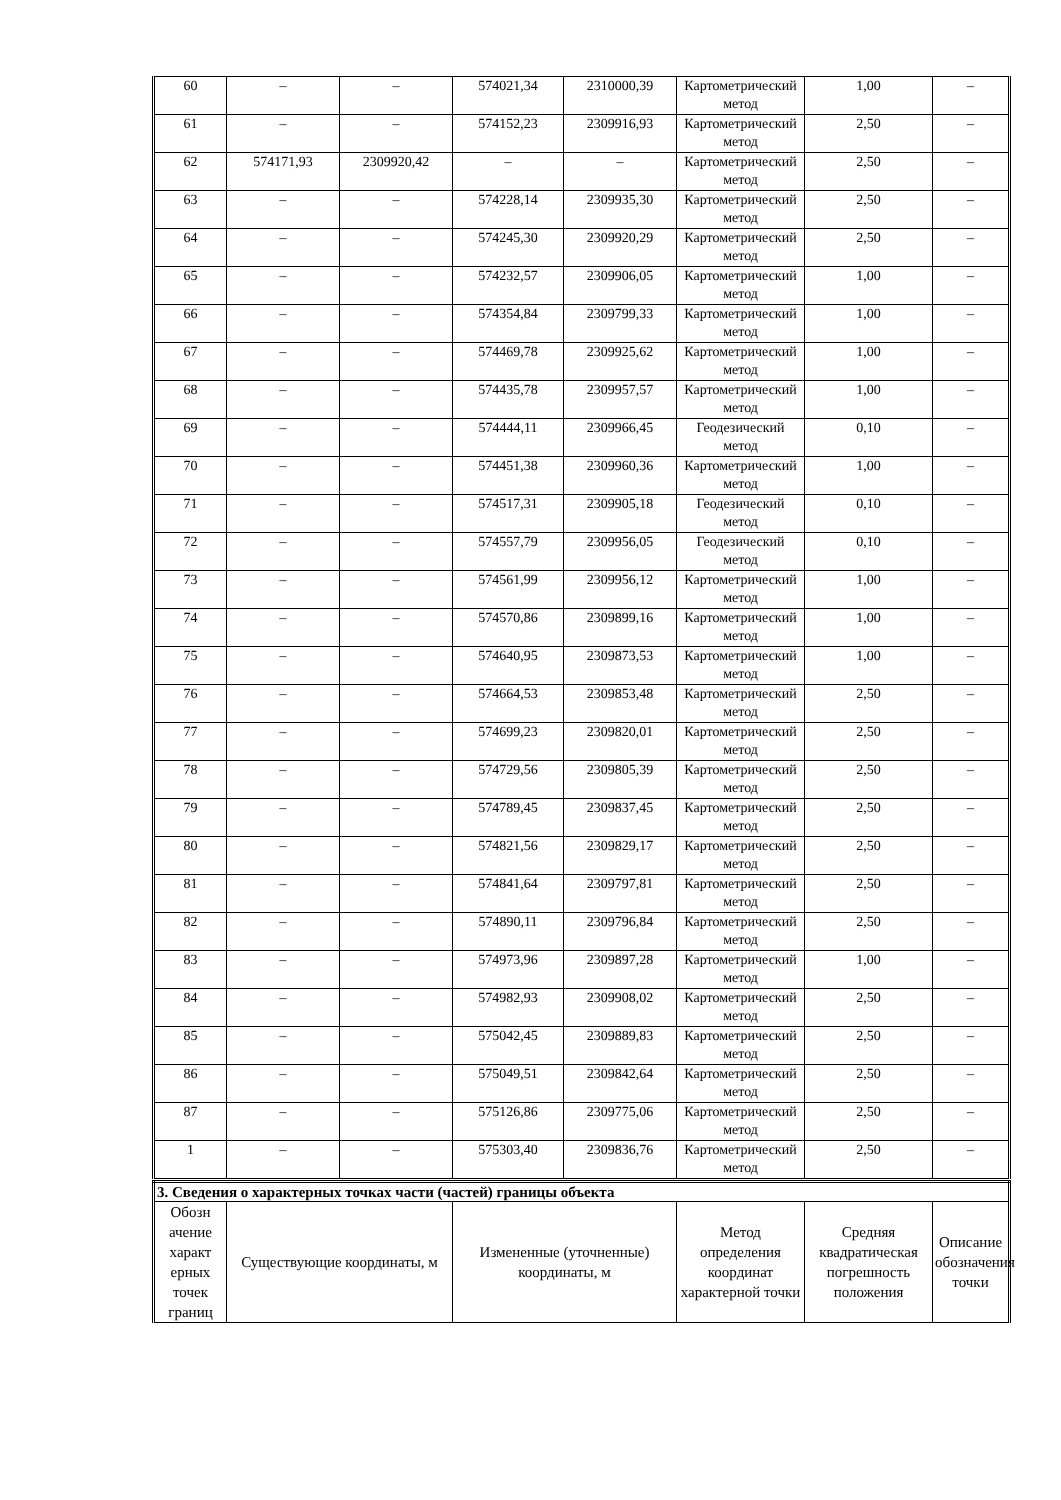| 60 | – | – | 574021,34 | 2310000,39 | Картометрический метод | 1,00 | – |
| 61 | – | – | 574152,23 | 2309916,93 | Картометрический метод | 2,50 | – |
| 62 | 574171,93 | 2309920,42 | – | – | Картометрический метод | 2,50 | – |
| 63 | – | – | 574228,14 | 2309935,30 | Картометрический метод | 2,50 | – |
| 64 | – | – | 574245,30 | 2309920,29 | Картометрический метод | 2,50 | – |
| 65 | – | – | 574232,57 | 2309906,05 | Картометрический метод | 1,00 | – |
| 66 | – | – | 574354,84 | 2309799,33 | Картометрический метод | 1,00 | – |
| 67 | – | – | 574469,78 | 2309925,62 | Картометрический метод | 1,00 | – |
| 68 | – | – | 574435,78 | 2309957,57 | Картометрический метод | 1,00 | – |
| 69 | – | – | 574444,11 | 2309966,45 | Геодезический метод | 0,10 | – |
| 70 | – | – | 574451,38 | 2309960,36 | Картометрический метод | 1,00 | – |
| 71 | – | – | 574517,31 | 2309905,18 | Геодезический метод | 0,10 | – |
| 72 | – | – | 574557,79 | 2309956,05 | Геодезический метод | 0,10 | – |
| 73 | – | – | 574561,99 | 2309956,12 | Картометрический метод | 1,00 | – |
| 74 | – | – | 574570,86 | 2309899,16 | Картометрический метод | 1,00 | – |
| 75 | – | – | 574640,95 | 2309873,53 | Картометрический метод | 1,00 | – |
| 76 | – | – | 574664,53 | 2309853,48 | Картометрический метод | 2,50 | – |
| 77 | – | – | 574699,23 | 2309820,01 | Картометрический метод | 2,50 | – |
| 78 | – | – | 574729,56 | 2309805,39 | Картометрический метод | 2,50 | – |
| 79 | – | – | 574789,45 | 2309837,45 | Картометрический метод | 2,50 | – |
| 80 | – | – | 574821,56 | 2309829,17 | Картометрический метод | 2,50 | – |
| 81 | – | – | 574841,64 | 2309797,81 | Картометрический метод | 2,50 | – |
| 82 | – | – | 574890,11 | 2309796,84 | Картометрический метод | 2,50 | – |
| 83 | – | – | 574973,96 | 2309897,28 | Картометрический метод | 1,00 | – |
| 84 | – | – | 574982,93 | 2309908,02 | Картометрический метод | 2,50 | – |
| 85 | – | – | 575042,45 | 2309889,83 | Картометрический метод | 2,50 | – |
| 86 | – | – | 575049,51 | 2309842,64 | Картометрический метод | 2,50 | – |
| 87 | – | – | 575126,86 | 2309775,06 | Картометрический метод | 2,50 | – |
| 1 | – | – | 575303,40 | 2309836,76 | Картометрический метод | 2,50 | – |
| 3. Сведения о характерных точках части (частей) границы объекта | | | | | |
| Обозн ачение характ ерных точек границ | Существующие координаты, м | Измененные (уточненные) координаты, м | Метод определения координат характерной точки | Средняя квадратическая погрешность положения | Описание обозначения точки |